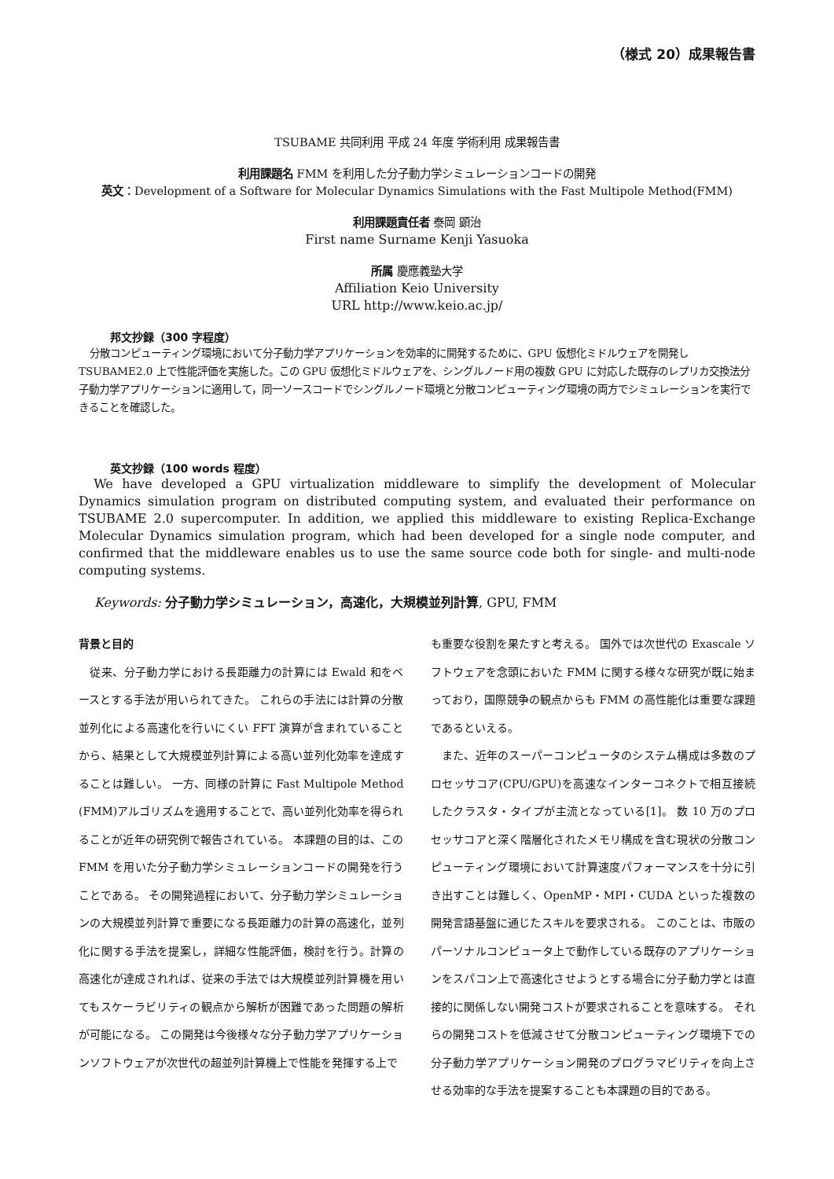（様式 20）成果報告書
TSUBAME 共同利用 平成 24 年度 学術利用 成果報告書
利用課題名 FMM を利用した分子動力学シミュレーションコードの開発
英文：Development of a Software for Molecular Dynamics Simulations with the Fast Multipole Method(FMM)
利用課題責任者 泰岡 顕治
First name Surname Kenji Yasuoka
所属 慶應義塾大学
Affiliation Keio University
URL http://www.keio.ac.jp/
邦文抄録（300 字程度）
分散コンピューティング環境において分子動力学アプリケーションを効率的に開発するために、GPU 仮想化ミドルウェアを開発し TSUBAME2.0 上で性能評価を実施した。この GPU 仮想化ミドルウェアを、シングルノード用の複数 GPU に対応した既存のレプリカ交換法分子動力学アプリケーションに適用して，同一ソースコードでシングルノード環境と分散コンピューティング環境の両方でシミュレーションを実行できることを確認した。
英文抄録（100 words 程度）
We have developed a GPU virtualization middleware to simplify the development of Molecular Dynamics simulation program on distributed computing system, and evaluated their performance on TSUBAME 2.0 supercomputer. In addition, we applied this middleware to existing Replica-Exchange Molecular Dynamics simulation program, which had been developed for a single node computer, and confirmed that the middleware enables us to use the same source code both for single- and multi-node computing systems.
Keywords: 分子動力学シミュレーション，高速化，大規模並列計算, GPU, FMM
背景と目的
　従来、分子動力学における長距離力の計算には Ewald 和をベースとする手法が用いられてきた。 これらの手法には計算の分散並列化による高速化を行いにくい FFT 演算が含まれていることから、結果として大規模並列計算による高い並列化効率を達成することは難しい。 一方、同様の計算に Fast Multipole Method (FMM)アルゴリズムを適用することで、高い並列化効率を得られることが近年の研究例で報告されている。 本課題の目的は、この FMM を用いた分子動力学シミュレーションコードの開発を行うことである。 その開発過程において、分子動力学シミュレーションの大規模並列計算で重要になる長距離力の計算の高速化，並列化に関する手法を提案し，詳細な性能評価，検討を行う。計算の高速化が達成されれば、従来の手法では大規模並列計算機を用いてもスケーラビリティの観点から解析が困難であった問題の解析が可能になる。 この開発は今後様々な分子動力学アプリケーションソフトウェアが次世代の超並列計算機上で性能を発揮する上で
も重要な役割を果たすと考える。 国外では次世代の Exascale ソフトウェアを念頭においた FMM に関する様々な研究が既に始まっており，国際競争の観点からも FMM の高性能化は重要な課題であるといえる。
　また、近年のスーパーコンピュータのシステム構成は多数のプロセッサコア(CPU/GPU)を高速なインターコネクトで相互接続したクラスタ・タイプが主流となっている[1]。 数 10 万のプロセッサコアと深く階層化されたメモリ構成を含む現状の分散コンピューティング環境において計算速度パフォーマンスを十分に引き出すことは難しく、OpenMP・MPI・CUDA といった複数の開発言語基盤に通じたスキルを要求される。 このことは、市販のパーソナルコンピュータ上で動作している既存のアプリケーションをスパコン上で高速化させようとする場合に分子動力学とは直接的に関係しない開発コストが要求されることを意味する。 それらの開発コストを低減させて分散コンピューティング環境下での分子動力学アプリケーション開発のプログラマビリティを向上させる効率的な手法を提案することも本課題の目的である。